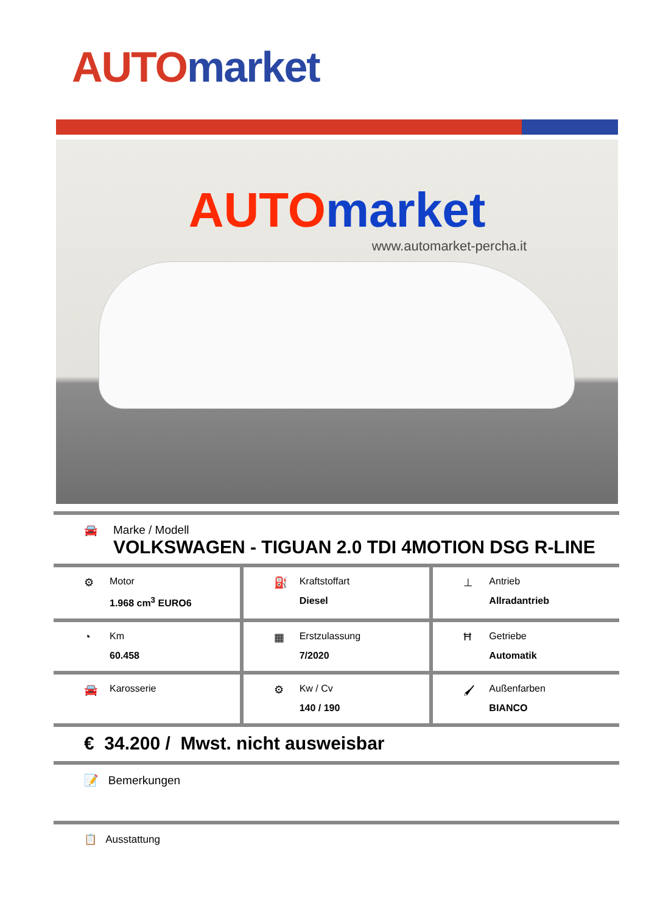AUTO market
AUTO market
www.automarket-percha.it
🚘 Marke / Modell
VOLKSWAGEN - TIGUAN 2.0 TDI 4MOTION DSG R-LINE
⚙ Motor
1.968 cm<sup>3</sup> EURO6
⛽ Kraftstoffart
Diesel
⊥ Antrieb
Allradantrieb
◔ Km
60.458
▦ Erstzulassung
7/2020
Ħ Getriebe
Automatik
🚘 Karosserie ⚙ Kw / Cv
140 / 190
🖌 Außenfarben
BIANCO
€ 34.200 / Mwst. nicht ausweisbar
📝 Bemerkungen
📋 Ausstattung